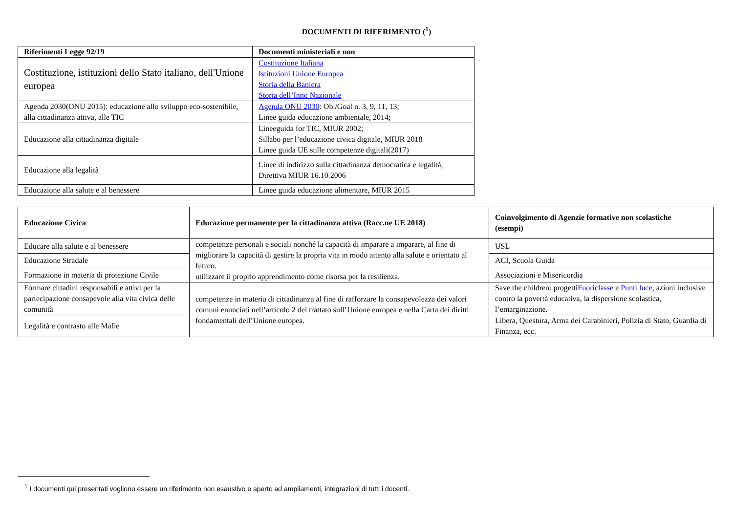DOCUMENTI DI RIFERIMENTO (<sup>1</sup>)
| Riferimenti Legge 92/19 | Documenti ministeriali e non |
| --- | --- |
| Costituzione, istituzioni dello Stato italiano, dell'Unione europea | Costituzione Italiana Istituzioni Unione Europea Storia della Baniera Storia dell’Inno Nazionale |
| Agenda 2030(ONU 2015): educazione allo sviluppo eco-sostenibile, alla cittadinanza attiva, alle TIC | Agenda ONU 2030 : Ob./Goal n. 3, 9, 11, 13; Linee guida educazione ambientale, 2014; |
| Educazione alla cittadinanza digitale | Lineeguida for TIC, MIUR 2002; Sillabo per l’educazione civica digitale, MIUR 2018 Linee guida UE sulle competenze digitali(2017) |
| Educazione alla legalità | Linee di indirizzo sulla cittadinanza democratica e legalità, Direttiva MIUR 16.10 2006 |
| Educazione alla salute e al benessere | Linee guida educazione alimentare, MIUR 2015 |
| Educazione Civica | Educazione permanente per la cittadinanza attiva (Racc.ne UE 2018) | Coinvolgimento di Agenzie formative non scolastiche (esempi) |
| --- | --- | --- |
| Educare alla salute e al benessere | competenze personali e sociali nonché la capacità di imparare a imparare, al fine di migliorare la capacità di gestire la propria vita in modo attento alla salute e orientato al futuro. utilizzare il proprio apprendimento come risorsa per la resilienza. | USL |
| Educazione Stradale | | ACI, Scuola Guida |
| Formazione in materia di protezione Civile | | Associazioni e Misericordia |
| Formare cittadini responsabili e attivi per la partecipazione consapevole alla vita civica delle comunità | competenze in materia di cittadinanza al fine di rafforzare la consapevolezza dei valori comuni enunciati nell’articolo 2 del trattato sull’Unione europea e nella Carta dei diritti fondamentali dell’Unione europea. | Save the children: progetti Fuoriclasse e Punti luce , azioni inclusive contro la povertà educativa, la dispersione scolastica, l’emarginazione. |
| Legalità e contrasto alle Mafie | | Libera, Questura, Arma dei Carabinieri, Polizia di Stato, Guardia di Finanza, ecc. |
<sup>1</sup> I documenti qui presentati vogliono essere un riferimento non esaustivo e aperto ad ampliamenti, integrazioni di tutti i docenti.